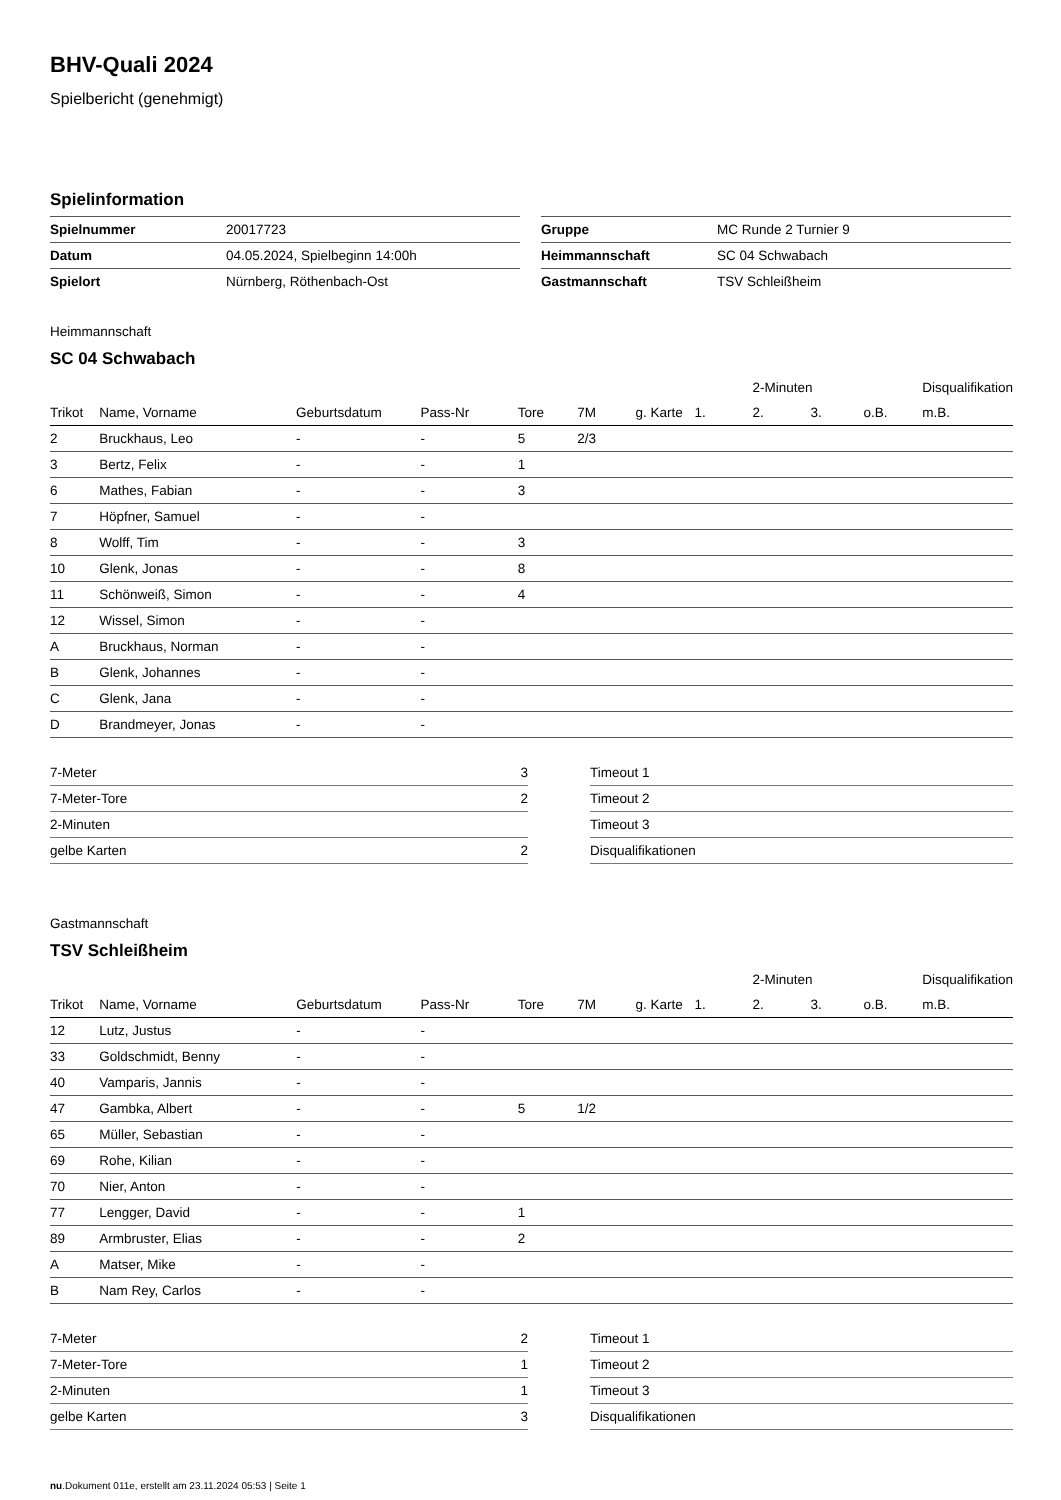BHV-Quali 2024
Spielbericht (genehmigt)
Spielinformation
| Spielnummer | 20017723 |
| Datum | 04.05.2024, Spielbeginn 14:00h |
| Spielort | Nürnberg, Röthenbach-Ost |
| Gruppe | MC Runde 2 Turnier 9 |
| Heimmannschaft | SC 04 Schwabach |
| Gastmannschaft | TSV Schleißheim |
Heimmannschaft
SC 04 Schwabach
| | | | | | | | | 2-Minuten | | | Disqualifikation |
| --- | --- | --- | --- | --- | --- | --- | --- | --- | --- | --- | --- |
| Trikot | Name, Vorname | Geburtsdatum | Pass-Nr | Tore | 7M | g. Karte | 1. | 2. | 3. | o.B. | m.B. |
| 2 | Bruckhaus, Leo | - | - | 5 | 2/3 | | | | | | |
| 3 | Bertz, Felix | - | - | 1 | | | | | | | |
| 6 | Mathes, Fabian | - | - | 3 | | | | | | | |
| 7 | Höpfner, Samuel | - | - | | | | | | | | |
| 8 | Wolff, Tim | - | - | 3 | | | | | | | |
| 10 | Glenk, Jonas | - | - | 8 | | | | | | | |
| 11 | Schönweiß, Simon | - | - | 4 | | | | | | | |
| 12 | Wissel, Simon | - | - | | | | | | | | |
| A | Bruckhaus, Norman | - | - | | | | | | | | |
| B | Glenk, Johannes | - | - | | | | | | | | |
| C | Glenk, Jana | - | - | | | | | | | | |
| D | Brandmeyer, Jonas | - | - | | | | | | | | |
| 7-Meter | 3 |
| 7-Meter-Tore | 2 |
| 2-Minuten | |
| gelbe Karten | 2 |
| Timeout 1 |
| Timeout 2 |
| Timeout 3 |
| Disqualifikationen |
Gastmannschaft
TSV Schleißheim
| | | | | | | | | 2-Minuten | | | Disqualifikation |
| --- | --- | --- | --- | --- | --- | --- | --- | --- | --- | --- | --- |
| Trikot | Name, Vorname | Geburtsdatum | Pass-Nr | Tore | 7M | g. Karte | 1. | 2. | 3. | o.B. | m.B. |
| 12 | Lutz, Justus | - | - | | | | | | | | |
| 33 | Goldschmidt, Benny | - | - | | | | | | | | |
| 40 | Vamparis, Jannis | - | - | | | | | | | | |
| 47 | Gambka, Albert | - | - | 5 | 1/2 | | | | | | |
| 65 | Müller, Sebastian | - | - | | | | | | | | |
| 69 | Rohe, Kilian | - | - | | | | | | | | |
| 70 | Nier, Anton | - | - | | | | | | | | |
| 77 | Lengger, David | - | - | 1 | | | | | | | |
| 89 | Armbruster, Elias | - | - | 2 | | | | | | | |
| A | Matser, Mike | - | - | | | | | | | | |
| B | Nam Rey, Carlos | - | - | | | | | | | | |
| 7-Meter | 2 |
| 7-Meter-Tore | 1 |
| 2-Minuten | 1 |
| gelbe Karten | 3 |
| Timeout 1 |
| Timeout 2 |
| Timeout 3 |
| Disqualifikationen |
nu.Dokument 011e, erstellt am 23.11.2024 05:53 | Seite 1